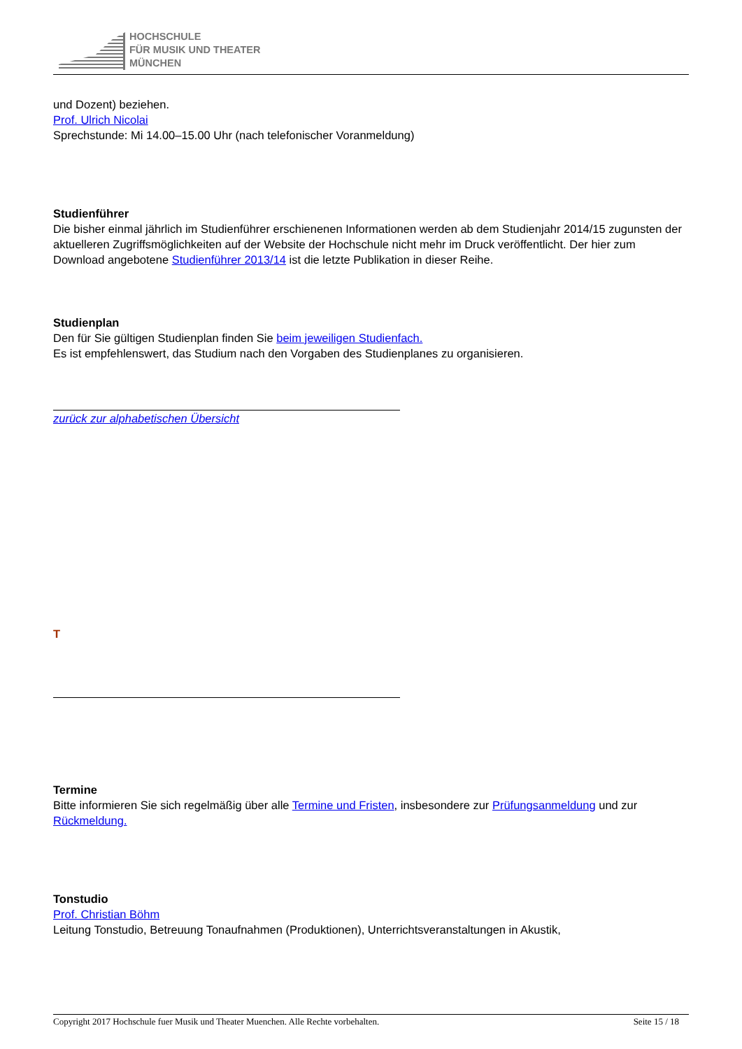HOCHSCHULE
FÜR MUSIK UND THEATER
MÜNCHEN
und Dozent) beziehen.
Prof. Ulrich Nicolai
Sprechstunde: Mi 14.00–15.00 Uhr (nach telefonischer Voranmeldung)
Studienführer
Die bisher einmal jährlich im Studienführer erschienenen Informationen werden ab dem Studienjahr 2014/15 zugunsten der aktuelleren Zugriffsmöglichkeiten auf der Website der Hochschule nicht mehr im Druck veröffentlicht. Der hier zum Download angebotene Studienführer 2013/14 ist die letzte Publikation in dieser Reihe.
Studienplan
Den für Sie gültigen Studienplan finden Sie beim jeweiligen Studienfach.
Es ist empfehlenswert, das Studium nach den Vorgaben des Studienplanes zu organisieren.
zurück zur alphabetischen Übersicht
T
Termine
Bitte informieren Sie sich regelmäßig über alle Termine und Fristen, insbesondere zur Prüfungsanmeldung und zur Rückmeldung.
Tonstudio
Prof. Christian Böhm
Leitung Tonstudio, Betreuung Tonaufnahmen (Produktionen), Unterrichtsveranstaltungen in Akustik,
Copyright 2017 Hochschule fuer Musik und Theater Muenchen. Alle Rechte vorbehalten. Seite 15 / 18